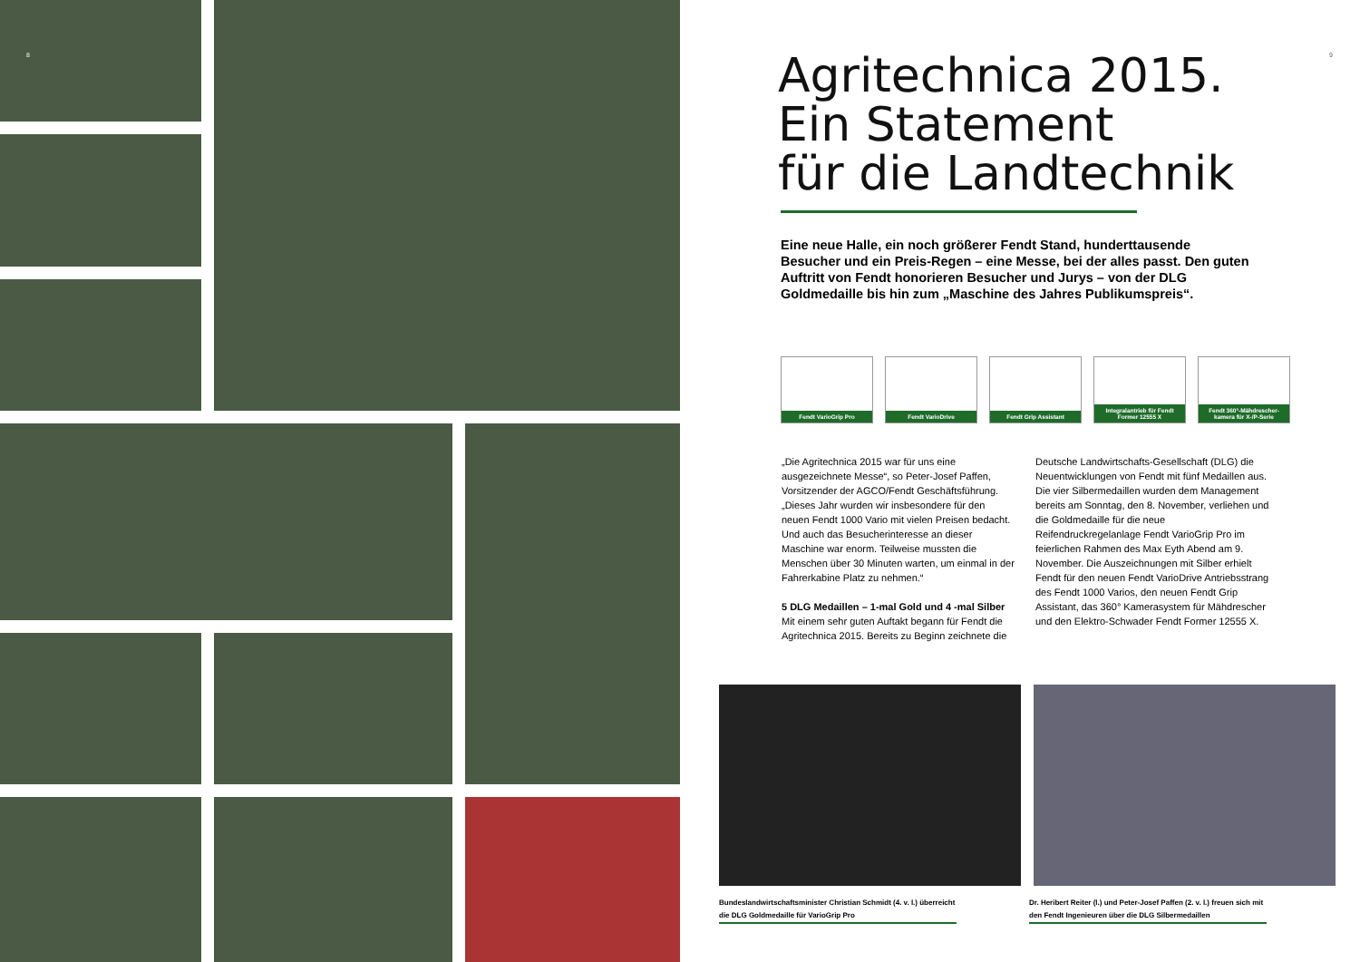8
9
Agritechnica 2015.
Ein Statement
für die Landtechnik
Eine neue Halle, ein noch größerer Fendt Stand, hunderttausende Besucher und ein Preis-Regen – eine Messe, bei der alles passt. Den guten Auftritt von Fendt honorieren Besucher und Jurys – von der DLG Goldmedaille bis hin zum „Maschine des Jahres Publikumspreis“.
Fendt VarioGrip Pro
Fendt VarioDrive
Fendt Grip Assistant
Integralantrieb für Fendt Former 12555 X
Fendt 360°-Mähdrescher-kamera für X-/P-Serie
„Die Agritechnica 2015 war für uns eine ausgezeichnete Messe“, so Peter-Josef Paffen, Vorsitzender der AGCO/Fendt Geschäftsführung. „Dieses Jahr wurden wir insbesondere für den neuen Fendt 1000 Vario mit vielen Preisen bedacht. Und auch das Besucherinteresse an dieser Maschine war enorm. Teilweise mussten die Menschen über 30 Minuten warten, um einmal in der Fahrerkabine Platz zu nehmen.“
5 DLG Medaillen – 1-mal Gold und 4 -mal Silber
Mit einem sehr guten Auftakt begann für Fendt die Agritechnica 2015. Bereits zu Beginn zeichnete die
Deutsche Landwirtschafts-Gesellschaft (DLG) die Neuentwicklungen von Fendt mit fünf Medaillen aus. Die vier Silbermedaillen wurden dem Management bereits am Sonntag, den 8. November, verliehen und die Goldmedaille für die neue Reifendruckregelanlage Fendt VarioGrip Pro im feierlichen Rahmen des Max Eyth Abend am 9. November. Die Auszeichnungen mit Silber erhielt Fendt für den neuen Fendt VarioDrive Antriebsstrang des Fendt 1000 Varios, den neuen Fendt Grip Assistant, das 360° Kamerasystem für Mähdrescher und den Elektro-Schwader Fendt Former 12555 X.
Bundeslandwirtschaftsminister Christian Schmidt (4. v. l.) überreicht die DLG Goldmedaille für VarioGrip Pro
Dr. Heribert Reiter (l.) und Peter-Josef Paffen (2. v. l.) freuen sich mit den Fendt Ingenieuren über die DLG Silbermedaillen